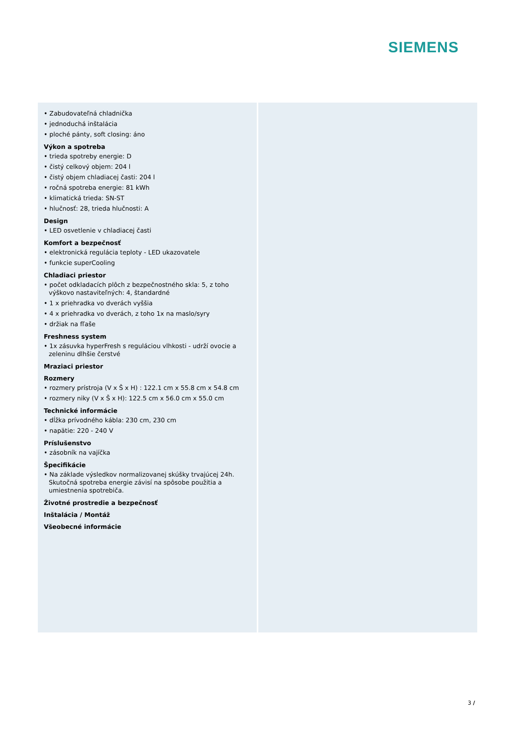SIEMENS
• Zabudovateľná chladnička
• jednoduchá inštalácia
• ploché pánty, soft closing: áno
Výkon a spotreba
• trieda spotreby energie: D
• čistý celkový objem: 204 l
• čistý objem chladiacej časti: 204 l
• ročná spotreba energie: 81 kWh
• klimatická trieda: SN-ST
• hlučnosť: 28, trieda hlučnosti: A
Design
• LED osvetlenie v chladiacej časti
Komfort a bezpečnosť
• elektronická regulácia teploty - LED ukazovatele
• funkcie superCooling
Chladiaci priestor
• počet odkladacích plôch z bezpečnostného skla: 5, z toho výškovo nastaviteľných: 4, štandardné
• 1 x priehradka vo dverách vyššia
• 4 x priehradka vo dverách, z toho 1x na maslo/syry
• držiak na fľaše
Freshness system
• 1x zásuvka hyperFresh s reguláciou vlhkosti - udrží ovocie a zeleninu dlhšie čerstvé
Mraziaci priestor
Rozmery
• rozmery prístroja (V x Š x H) : 122.1 cm x 55.8 cm x 54.8 cm
• rozmery niky (V x Š x H): 122.5 cm x 56.0 cm x 55.0 cm
Technické informácie
• dĺžka prívodného kábla: 230 cm, 230 cm
• napätie: 220 - 240 V
Príslušenstvo
• zásobník na vajíčka
Špecifikácie
• Na základe výsledkov normalizovanej skúšky trvajúcej 24h. Skutočná spotreba energie závisí na spôsobe použitia a umiestnenia spotrebiča.
Životné prostredie a bezpečnosť
Inštalácia / Montáž
Všeobecné informácie
3 /